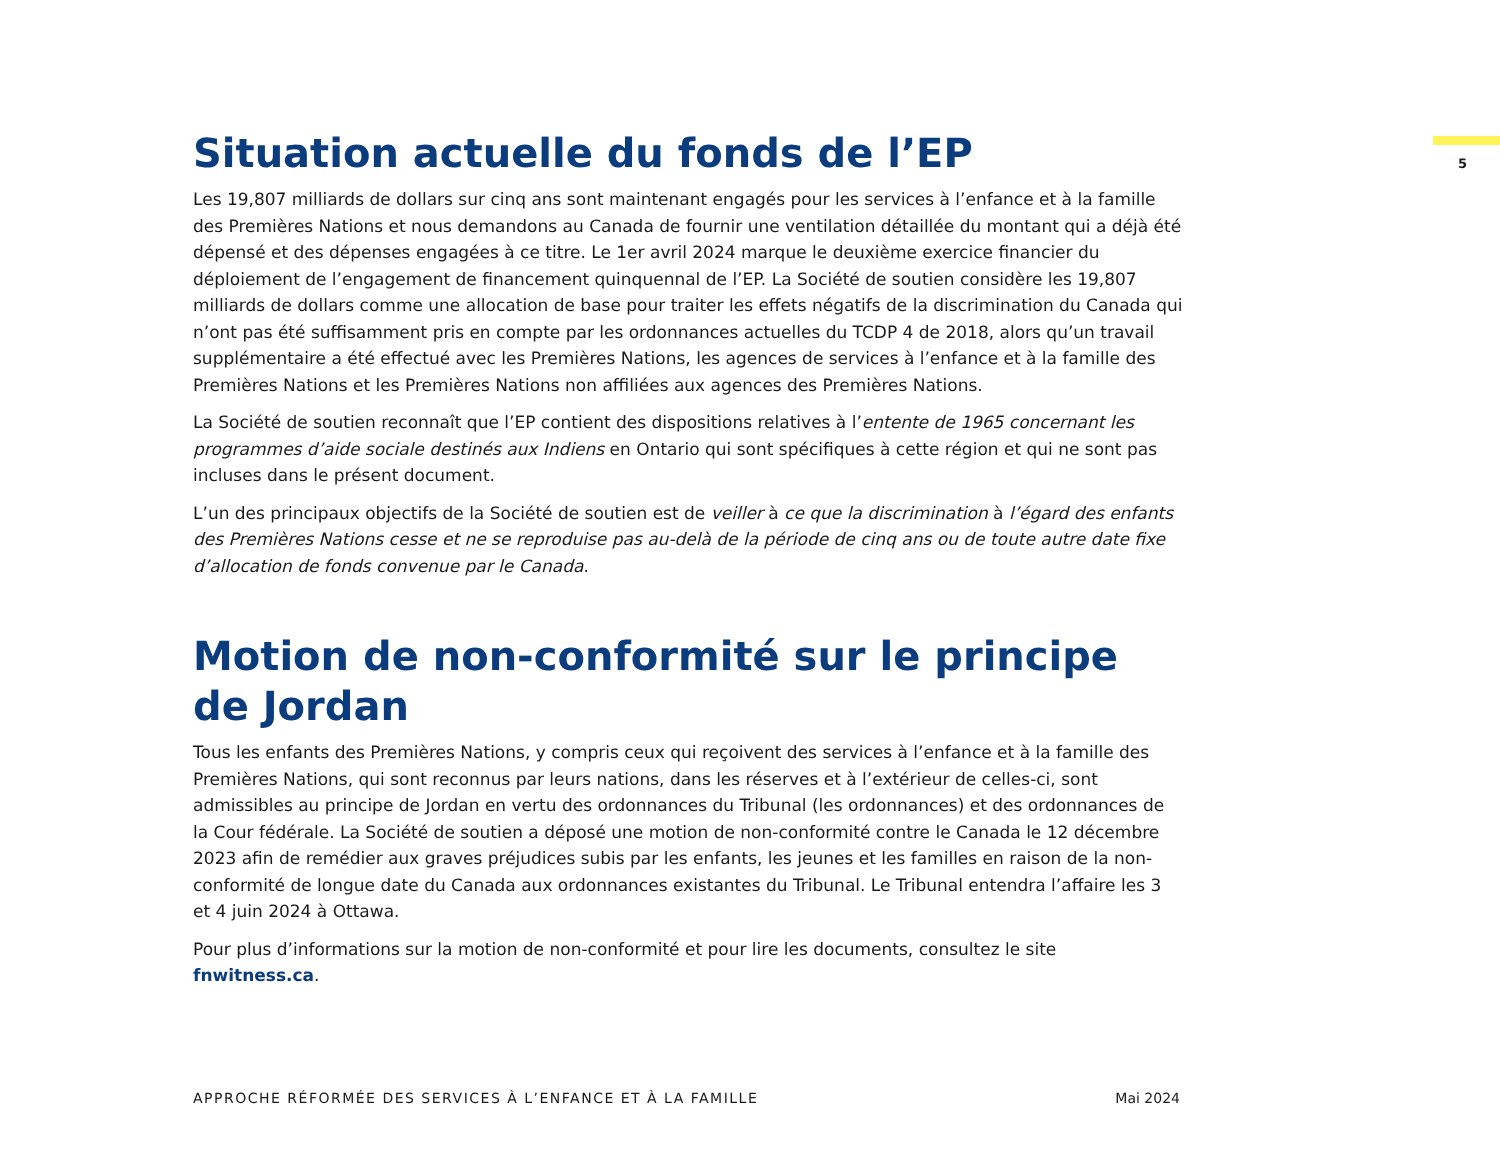5
Situation actuelle du fonds de l’EP
Les 19,807 milliards de dollars sur cinq ans sont maintenant engagés pour les services à l’enfance et à la famille des Premières Nations et nous demandons au Canada de fournir une ventilation détaillée du montant qui a déjà été dépensé et des dépenses engagées à ce titre. Le 1er avril 2024 marque le deuxième exercice financier du déploiement de l’engagement de financement quinquennal de l’EP. La Société de soutien considère les 19,807 milliards de dollars comme une allocation de base pour traiter les effets négatifs de la discrimination du Canada qui n’ont pas été suffisamment pris en compte par les ordonnances actuelles du TCDP 4 de 2018, alors qu’un travail supplémentaire a été effectué avec les Premières Nations, les agences de services à l’enfance et à la famille des Premières Nations et les Premières Nations non affiliées aux agences des Premières Nations.
La Société de soutien reconnaît que l’EP contient des dispositions relatives à l’entente de 1965 concernant les programmes d’aide sociale destinés aux Indiens en Ontario qui sont spécifiques à cette région et qui ne sont pas incluses dans le présent document.
L’un des principaux objectifs de la Société de soutien est de veiller à ce que la discrimination à l’égard des enfants des Premières Nations cesse et ne se reproduise pas au-delà de la période de cinq ans ou de toute autre date fixe d’allocation de fonds convenue par le Canada.
Motion de non-conformité sur le principe
de Jordan
Tous les enfants des Premières Nations, y compris ceux qui reçoivent des services à l’enfance et à la famille des Premières Nations, qui sont reconnus par leurs nations, dans les réserves et à l’extérieur de celles-ci, sont admissibles au principe de Jordan en vertu des ordonnances du Tribunal (les ordonnances) et des ordonnances de la Cour fédérale. La Société de soutien a déposé une motion de non-conformité contre le Canada le 12 décembre 2023 afin de remédier aux graves préjudices subis par les enfants, les jeunes et les familles en raison de la non-conformité de longue date du Canada aux ordonnances existantes du Tribunal. Le Tribunal entendra l’affaire les 3 et 4 juin 2024 à Ottawa.
Pour plus d’informations sur la motion de non-conformité et pour lire les documents, consultez le site fnwitness.ca.
APPROCHE RÉFORMÉE DES SERVICES À L’ENFANCE ET À LA FAMILLE Mai 2024